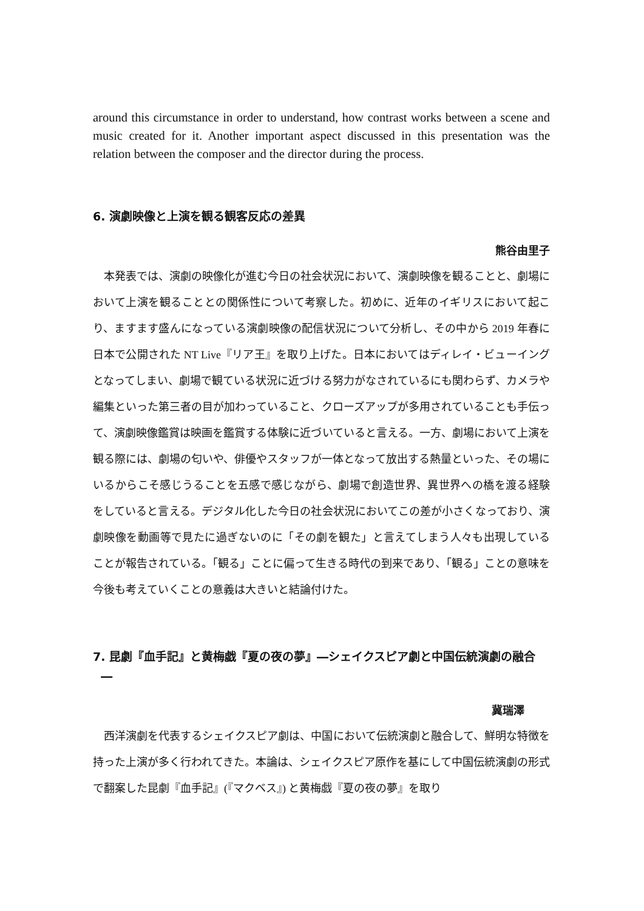around this circumstance in order to understand, how contrast works between a scene and music created for it. Another important aspect discussed in this presentation was the relation between the composer and the director during the process.
6. 演劇映像と上演を観る観客反応の差異
熊谷由里子
本発表では、演劇の映像化が進む今日の社会状況において、演劇映像を観ることと、劇場において上演を観ることとの関係性について考察した。初めに、近年のイギリスにおいて起こり、ますます盛んになっている演劇映像の配信状況について分析し、その中から 2019 年春に日本で公開された NT Live『リア王』を取り上げた。日本においてはディレイ・ビューイングとなってしまい、劇場で観ている状況に近づける努力がなされているにも関わらず、カメラや編集といった第三者の目が加わっていること、クローズアップが多用されていることも手伝って、演劇映像鑑賞は映画を鑑賞する体験に近づいていると言える。一方、劇場において上演を観る際には、劇場の匂いや、俳優やスタッフが一体となって放出する熱量といった、その場にいるからこそ感じうることを五感で感じながら、劇場で創造世界、異世界への橋を渡る経験をしていると言える。デジタル化した今日の社会状況においてこの差が小さくなっており、演劇映像を動画等で見たに過ぎないのに「その劇を観た」と言えてしまう人々も出現していることが報告されている。「観る」ことに偏って生きる時代の到来であり、「観る」ことの意味を今後も考えていくことの意義は大きいと結論付けた。
7. 昆劇『血手記』と黄梅戯『夏の夜の夢』―シェイクスピア劇と中国伝統演劇の融合
―
冀瑞澤
西洋演劇を代表するシェイクスピア劇は、中国において伝統演劇と融合して、鮮明な特徴を持った上演が多く行われてきた。本論は、シェイクスピア原作を基にして中国伝統演劇の形式で翻案した昆劇『血手記』(『マクベス』) と黄梅戯『夏の夜の夢』を取り